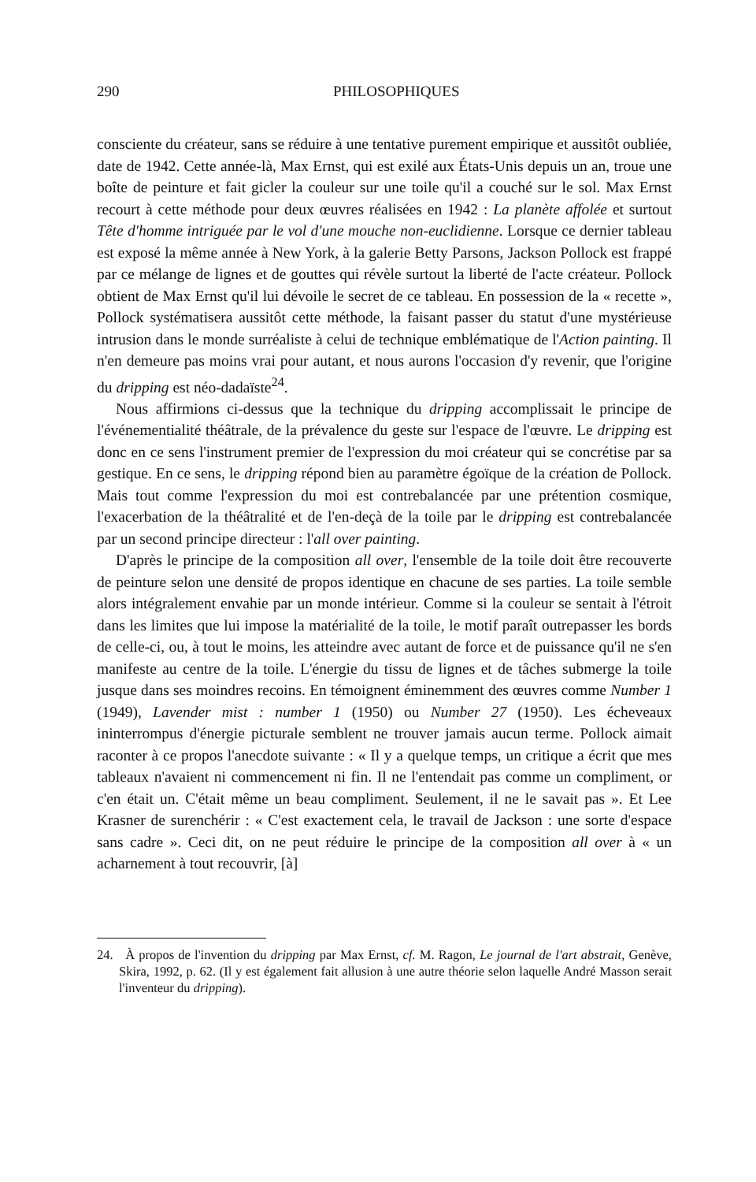290 PHILOSOPHIQUES
consciente du créateur, sans se réduire à une tentative purement empirique et aussitôt oubliée, date de 1942. Cette année-là, Max Ernst, qui est exilé aux États-Unis depuis un an, troue une boîte de peinture et fait gicler la couleur sur une toile qu'il a couché sur le sol. Max Ernst recourt à cette méthode pour deux œuvres réalisées en 1942 : La planète affolée et surtout Tête d'homme intriguée par le vol d'une mouche non-euclidienne. Lorsque ce dernier tableau est exposé la même année à New York, à la galerie Betty Parsons, Jackson Pollock est frappé par ce mélange de lignes et de gouttes qui révèle surtout la liberté de l'acte créateur. Pollock obtient de Max Ernst qu'il lui dévoile le secret de ce tableau. En possession de la « recette », Pollock systématisera aussitôt cette méthode, la faisant passer du statut d'une mystérieuse intrusion dans le monde surréaliste à celui de technique emblématique de l'Action painting. Il n'en demeure pas moins vrai pour autant, et nous aurons l'occasion d'y revenir, que l'origine du dripping est néo-dadaïste<sup>24</sup>.
Nous affirmions ci-dessus que la technique du dripping accomplissait le principe de l'événementialité théâtrale, de la prévalence du geste sur l'espace de l'œuvre. Le dripping est donc en ce sens l'instrument premier de l'expression du moi créateur qui se concrétise par sa gestique. En ce sens, le dripping répond bien au paramètre égoïque de la création de Pollock. Mais tout comme l'expression du moi est contrebalancée par une prétention cosmique, l'exacerbation de la théâtralité et de l'en-deçà de la toile par le dripping est contrebalancée par un second principe directeur : l'all over painting.
D'après le principe de la composition all over, l'ensemble de la toile doit être recouverte de peinture selon une densité de propos identique en chacune de ses parties. La toile semble alors intégralement envahie par un monde intérieur. Comme si la couleur se sentait à l'étroit dans les limites que lui impose la matérialité de la toile, le motif paraît outrepasser les bords de celle-ci, ou, à tout le moins, les atteindre avec autant de force et de puissance qu'il ne s'en manifeste au centre de la toile. L'énergie du tissu de lignes et de tâches submerge la toile jusque dans ses moindres recoins. En témoignent éminemment des œuvres comme Number 1 (1949), Lavender mist : number 1 (1950) ou Number 27 (1950). Les écheveaux ininterrompus d'énergie picturale semblent ne trouver jamais aucun terme. Pollock aimait raconter à ce propos l'anecdote suivante : « Il y a quelque temps, un critique a écrit que mes tableaux n'avaient ni commencement ni fin. Il ne l'entendait pas comme un compliment, or c'en était un. C'était même un beau compliment. Seulement, il ne le savait pas ». Et Lee Krasner de surenchérir : « C'est exactement cela, le travail de Jackson : une sorte d'espace sans cadre ». Ceci dit, on ne peut réduire le principe de la composition all over à « un acharnement à tout recouvrir, [à]
24. À propos de l'invention du dripping par Max Ernst, cf. M. Ragon, Le journal de l'art abstrait, Genève, Skira, 1992, p. 62. (Il y est également fait allusion à une autre théorie selon laquelle André Masson serait l'inventeur du dripping).